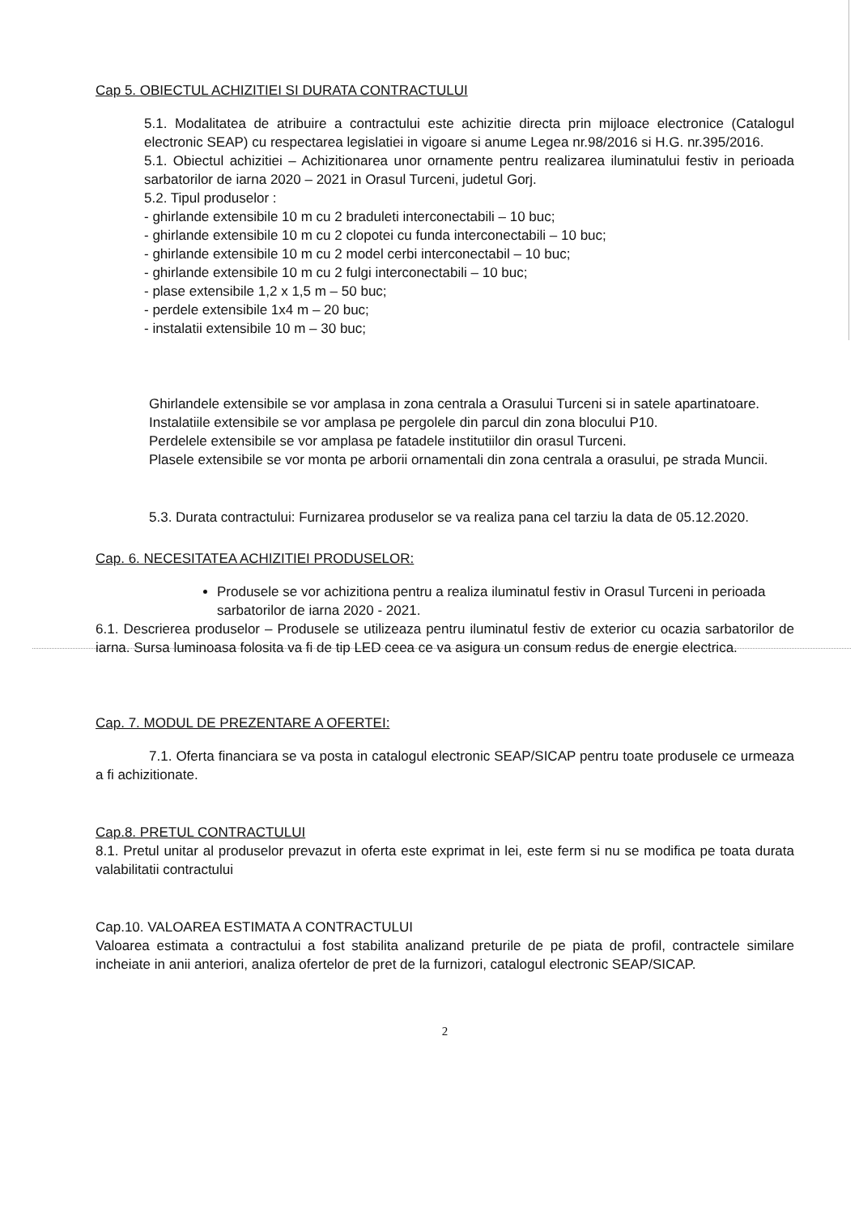Cap 5. OBIECTUL ACHIZITIEI SI DURATA CONTRACTULUI
5.1. Modalitatea de atribuire a contractului este achizitie directa prin mijloace electronice (Catalogul electronic SEAP) cu respectarea legislatiei in vigoare si anume Legea nr.98/2016 si H.G. nr.395/2016.
5.1. Obiectul achizitiei – Achizitionarea unor ornamente pentru realizarea iluminatului festiv in perioada sarbatorilor de iarna 2020 – 2021 in Orasul Turceni, judetul Gorj.
5.2. Tipul produselor :
- ghirlande extensibile 10 m cu 2 braduleti interconectabili – 10 buc;
- ghirlande extensibile 10 m cu 2 clopotei cu funda interconectabili – 10 buc;
- ghirlande extensibile 10 m cu 2 model cerbi interconectabil – 10 buc;
- ghirlande extensibile 10 m cu 2 fulgi interconectabili – 10 buc;
- plase extensibile 1,2 x 1,5 m – 50 buc;
- perdele extensibile 1x4 m – 20 buc;
- instalatii extensibile 10 m – 30 buc;
Ghirlandele extensibile se vor amplasa in zona centrala a Orasului Turceni si in satele apartinatoare.
Instalatiile extensibile se vor amplasa pe pergolele din parcul din zona blocului P10.
Perdelele extensibile se vor amplasa pe fatadele institutiilor din orasul Turceni.
Plasele extensibile se vor monta pe arborii ornamentali din zona centrala a orasului, pe strada Muncii.
5.3. Durata contractului: Furnizarea produselor se va realiza pana cel tarziu la data de 05.12.2020.
Cap. 6. NECESITATEA ACHIZITIEI PRODUSELOR:
Produsele se vor achizitiona pentru a realiza iluminatul festiv in Orasul Turceni in perioada sarbatorilor de iarna 2020 - 2021.
6.1. Descrierea produselor – Produsele se utilizeaza pentru iluminatul festiv de exterior cu ocazia sarbatorilor de iarna. Sursa luminoasa folosita va fi de tip LED ceea ce va asigura un consum redus de energie electrica.
Cap. 7. MODUL DE PREZENTARE A OFERTEI:
7.1. Oferta financiara se va posta in catalogul electronic SEAP/SICAP pentru toate produsele ce urmeaza a fi achizitionate.
Cap.8. PRETUL CONTRACTULUI
8.1. Pretul unitar al produselor prevazut in oferta este exprimat in lei, este ferm si nu se modifica pe toata durata valabilitatii contractului
Cap.10. VALOAREA ESTIMATA A CONTRACTULUI
Valoarea estimata a contractului a fost stabilita analizand preturile de pe piata de profil, contractele similare incheiate in anii anteriori, analiza ofertelor de pret de la furnizori, catalogul electronic SEAP/SICAP.
2